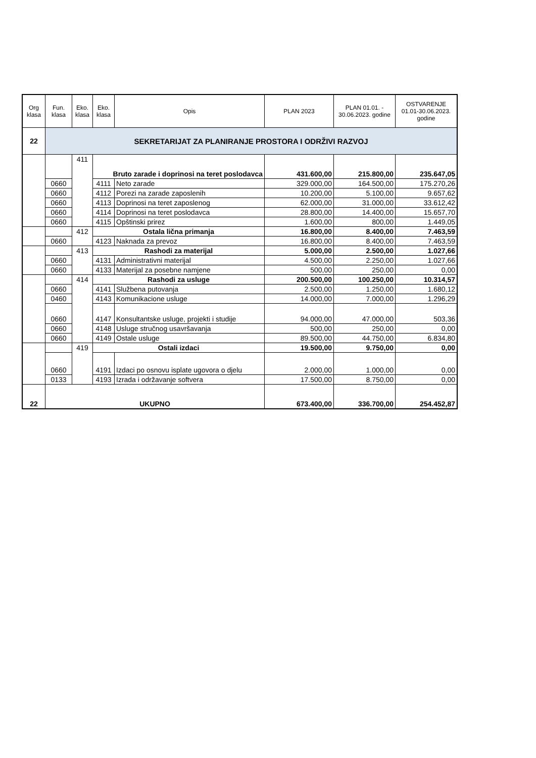| Org klasa | Fun. klasa | Eko. klasa | Eko. klasa | Opis | PLAN 2023 | PLAN 01.01. - 30.06.2023. godine | OSTVARENJE 01.01-30.06.2023. godine |
| --- | --- | --- | --- | --- | --- | --- | --- |
| 22 | SEKRETARIJAT ZA PLANIRANJE PROSTORA I ODRŽIVI RAZVOJ | | | | | | |
| | | 411 | Bruto zarade i doprinosi na teret poslodavca | | 431.600,00 | 215.800,00 | 235.647,05 |
| | 0660 | | 4111 | Neto zarade | 329.000,00 | 164.500,00 | 175.270,26 |
| | 0660 | | 4112 | Porezi na zarade zaposlenih | 10.200,00 | 5.100,00 | 9.657,62 |
| | 0660 | | 4113 | Doprinosi na teret zaposlenog | 62.000,00 | 31.000,00 | 33.612,42 |
| | 0660 | | 4114 | Doprinosi na teret poslodavca | 28.800,00 | 14.400,00 | 15.657,70 |
| | 0660 | | 4115 | Opštinski prirez | 1.600,00 | 800,00 | 1.449,05 |
| | | 412 | Ostala lična primanja | | 16.800,00 | 8.400,00 | 7.463,59 |
| | 0660 | | 4123 | Naknada za prevoz | 16.800,00 | 8.400,00 | 7.463,59 |
| | | 413 | Rashodi za materijal | | 5.000,00 | 2.500,00 | 1.027,66 |
| | 0660 | | 4131 | Administrativni materijal | 4.500,00 | 2.250,00 | 1.027,66 |
| | 0660 | | 4133 | Materijal za posebne namjene | 500,00 | 250,00 | 0,00 |
| | | 414 | Rashodi za usluge | | 200.500,00 | 100.250,00 | 10.314,57 |
| | 0660 | | 4141 | Službena putovanja | 2.500,00 | 1.250,00 | 1.680,12 |
| | 0460 | | 4143 | Komunikacione usluge | 14.000,00 | 7.000,00 | 1.296,29 |
| | 0660 | | 4147 | Konsultantske usluge, projekti i studije | 94.000,00 | 47.000,00 | 503,36 |
| | 0660 | | 4148 | Usluge stručnog usavršavanja | 500,00 | 250,00 | 0,00 |
| | 0660 | | 4149 | Ostale usluge | 89.500,00 | 44.750,00 | 6.834,80 |
| | | 419 | Ostali izdaci | | 19.500,00 | 9.750,00 | 0,00 |
| | 0660 | | 4191 | Izdaci po osnovu isplate ugovora o djelu | 2.000,00 | 1.000,00 | 0,00 |
| | 0133 | | 4193 | Izrada i održavanje softvera | 17.500,00 | 8.750,00 | 0,00 |
| 22 | UKUPNO | | | | 673.400,00 | 336.700,00 | 254.452,87 |